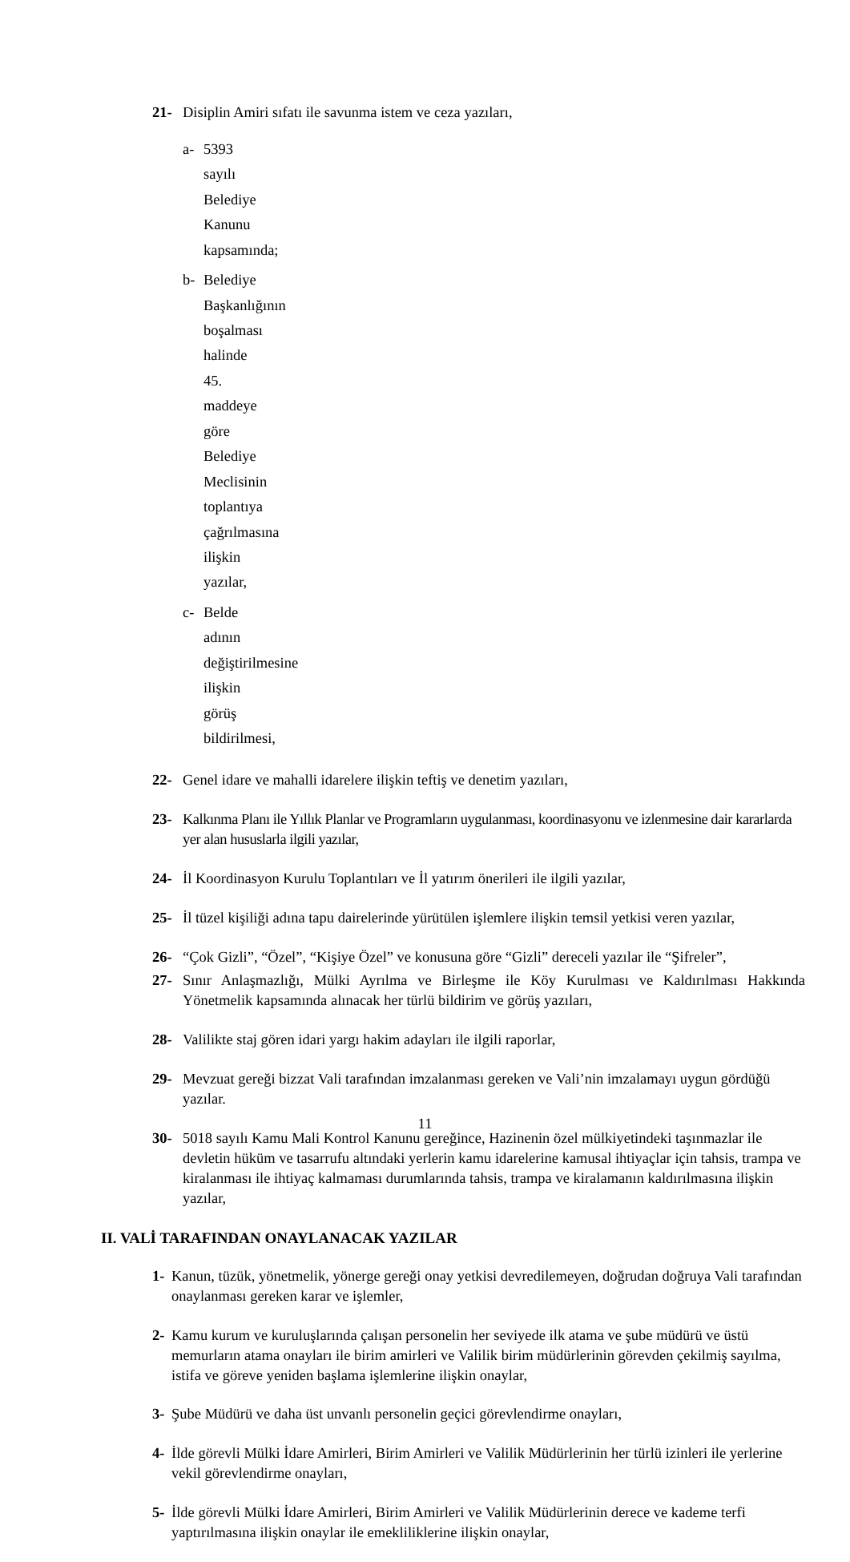21- Disiplin Amiri sıfatı ile savunma istem ve ceza yazıları,
a- 5393 sayılı Belediye Kanunu kapsamında;
b- Belediye Başkanlığının boşalması halinde 45. maddeye göre Belediye Meclisinin toplantıya çağrılmasına ilişkin yazılar,
c- Belde adının değiştirilmesine ilişkin görüş bildirilmesi,
22- Genel idare ve mahalli idarelere ilişkin teftiş ve denetim yazıları,
23- Kalkınma Planı ile Yıllık Planlar ve Programların uygulanması, koordinasyonu ve izlenmesine dair kararlarda yer alan hususlarla ilgili yazılar,
24- İl Koordinasyon Kurulu Toplantıları ve İl yatırım önerileri ile ilgili yazılar,
25- İl tüzel kişiliği adına tapu dairelerinde yürütülen işlemlere ilişkin temsil yetkisi veren yazılar,
26- “Çok Gizli”, “Özel”, “Kişiye Özel” ve konusuna göre “Gizli” dereceli yazılar ile “Şifreler”,
27- Sınır Anlaşmazlığı, Mülki Ayrılma ve Birleşme ile Köy Kurulması ve Kaldırılması Hakkında Yönetmelik kapsamında alınacak her türlü bildirim ve görüş yazıları,
28- Valilikte staj gören idari yargı hakim adayları ile ilgili raporlar,
29- Mevzuat gereği bizzat Vali tarafından imzalanması gereken ve Vali’nin imzalamayı uygun gördüğü yazılar.
30- 5018 sayılı Kamu Mali Kontrol Kanunu gereğince, Hazinenin özel mülkiyetindeki taşınmazlar ile devletin hüküm ve tasarrufu altındaki yerlerin kamu idarelerine kamusal ihtiyaçlar için tahsis, trampa ve kiralanması ile ihtiyaç kalmaması durumlarında tahsis, trampa ve kiralamanın kaldırılmasına ilişkin yazılar,
II. VALİ TARAFINDAN ONAYLANACAK YAZILAR
1- Kanun, tüzük, yönetmelik, yönerge gereği onay yetkisi devredilemeyen, doğrudan doğruya Vali tarafından onaylanması gereken karar ve işlemler,
2- Kamu kurum ve kuruluşlarında çalışan personelin her seviyede ilk atama ve şube müdürü ve üstü memurların atama onayları ile birim amirleri ve Valilik birim müdürlerinin görevden çekilmiş sayılma, istifa ve göreve yeniden başlama işlemlerine ilişkin onaylar,
3- Şube Müdürü ve daha üst unvanlı personelin geçici görevlendirme onayları,
4- İlde görevli Mülki İdare Amirleri, Birim Amirleri ve Valilik Müdürlerinin her türlü izinleri ile yerlerine vekil görevlendirme onayları,
5- İlde görevli Mülki İdare Amirleri, Birim Amirleri ve Valilik Müdürlerinin derece ve kademe terfi yaptırılmasına ilişkin onaylar ile emekliliklerine ilişkin onaylar,
11